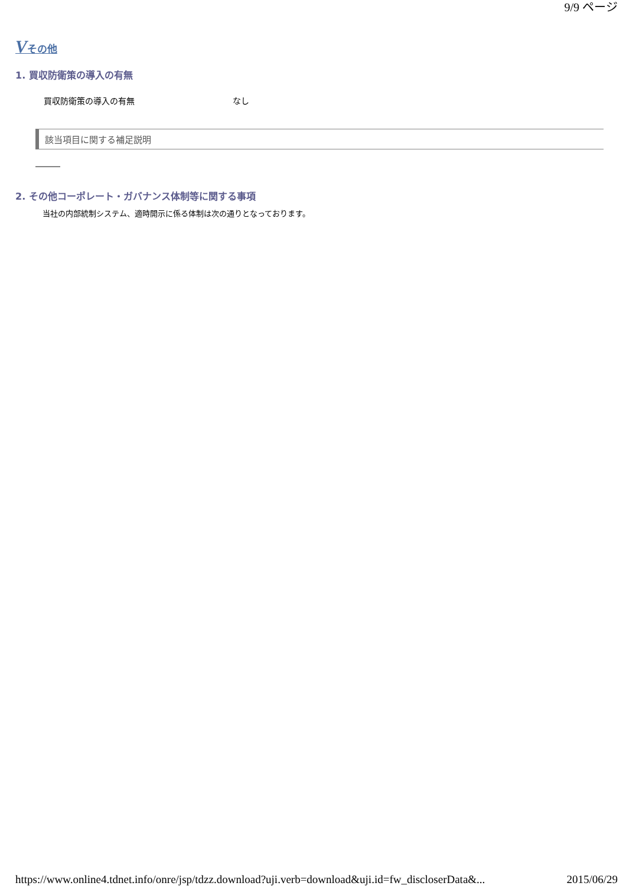9/9 ページ
Vその他
1. 買収防衛策の導入の有無
| 買収防衛策の導入の有無 | なし |
該当項目に関する補足説明
―――
2. その他コーポレート・ガバナンス体制等に関する事項
当社の内部統制システム、適時開示に係る体制は次の通りとなっております。
https://www.online4.tdnet.info/onre/jsp/tdzz.download?uji.verb=download&uji.id=fw_discloserData&... 2015/06/29